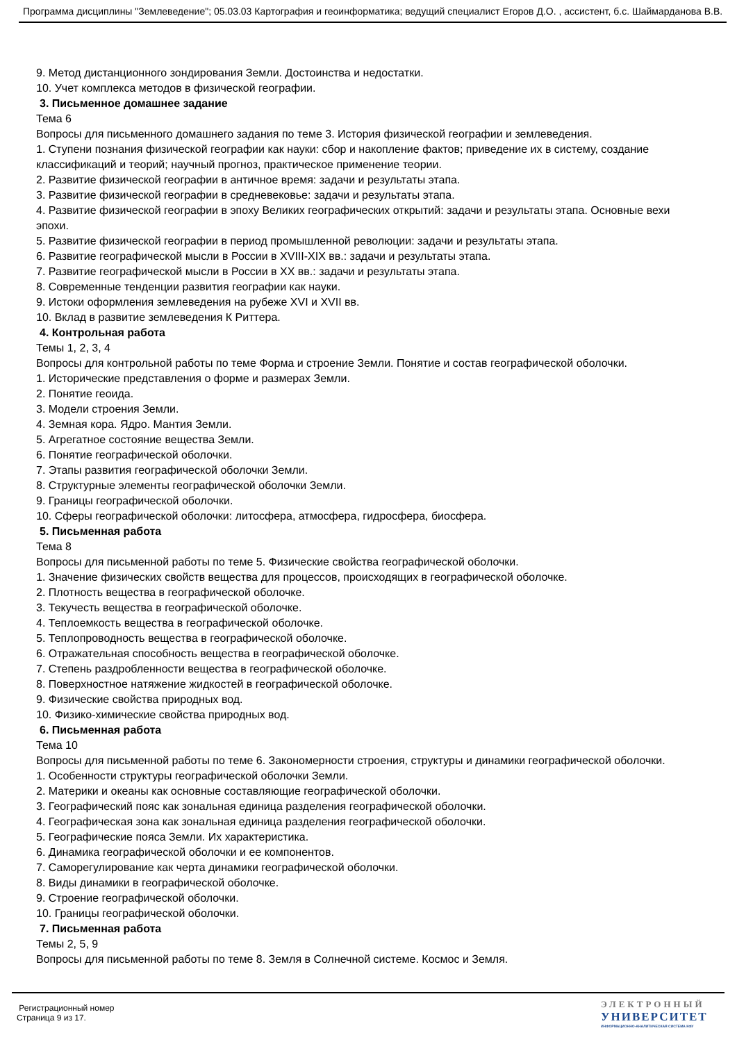Программа дисциплины "Землеведение"; 05.03.03 Картография и геоинформатика; ведущий специалист Егоров Д.О. , ассистент, б.с. Шаймарданова В.В.
9. Метод дистанционного зондирования Земли. Достоинства и недостатки.
10. Учет комплекса методов в физической географии.
3. Письменное домашнее задание
Тема 6
Вопросы для письменного домашнего задания по теме 3. История физической географии и землеведения.
1. Ступени познания физической географии как науки: сбор и накопление фактов; приведение их в систему, создание классификаций и теорий; научный прогноз, практическое применение теории.
2. Развитие физической географии в античное время: задачи и результаты этапа.
3. Развитие физической географии в средневековье: задачи и результаты этапа.
4. Развитие физической географии в эпоху Великих географических открытий: задачи и результаты этапа. Основные вехи эпохи.
5. Развитие физической географии в период промышленной революции: задачи и результаты этапа.
6. Развитие географической мысли в России в XVIII-XIX вв.: задачи и результаты этапа.
7. Развитие географической мысли в России в XX вв.: задачи и результаты этапа.
8. Современные тенденции развития географии как науки.
9. Истоки оформления землеведения на рубеже XVI и XVII вв.
10. Вклад в развитие землеведения К Риттера.
4. Контрольная работа
Темы 1, 2, 3, 4
Вопросы для контрольной работы по теме Форма и строение Земли. Понятие и состав географической оболочки.
1. Исторические представления о форме и размерах Земли.
2. Понятие геоида.
3. Модели строения Земли.
4. Земная кора. Ядро. Мантия Земли.
5. Агрегатное состояние вещества Земли.
6. Понятие географической оболочки.
7. Этапы развития географической оболочки Земли.
8. Структурные элементы географической оболочки Земли.
9. Границы географической оболочки.
10. Сферы географической оболочки: литосфера, атмосфера, гидросфера, биосфера.
5. Письменная работа
Тема 8
Вопросы для письменной работы по теме 5. Физические свойства географической оболочки.
1. Значение физических свойств вещества для процессов, происходящих в географической оболочке.
2. Плотность вещества в географической оболочке.
3. Текучесть вещества в географической оболочке.
4. Теплоемкость вещества в географической оболочке.
5. Теплопроводность вещества в географической оболочке.
6. Отражательная способность вещества в географической оболочке.
7. Степень раздробленности вещества в географической оболочке.
8. Поверхностное натяжение жидкостей в географической оболочке.
9. Физические свойства природных вод.
10. Физико-химические свойства природных вод.
6. Письменная работа
Тема 10
Вопросы для письменной работы по теме 6. Закономерности строения, структуры и динамики географической оболочки.
1. Особенности структуры географической оболочки Земли.
2. Материки и океаны как основные составляющие географической оболочки.
3. Географический пояс как зональная единица разделения географической оболочки.
4. Географическая зона как зональная единица разделения географической оболочки.
5. Географические пояса Земли. Их характеристика.
6. Динамика географической оболочки и ее компонентов.
7. Саморегулирование как черта динамики географической оболочки.
8. Виды динамики в географической оболочке.
9. Строение географической оболочки.
10. Границы географической оболочки.
7. Письменная работа
Темы 2, 5, 9
Вопросы для письменной работы по теме 8. Земля в Солнечной системе. Космос и Земля.
Регистрационный номер
Страница 9 из 17.
ЭЛЕКТРОННЫЙ
УНИВЕРСИТЕТ
ИНФОРМАЦИОННО-АНАЛИТИЧЕСКАЯ СИСТЕМА КФУ